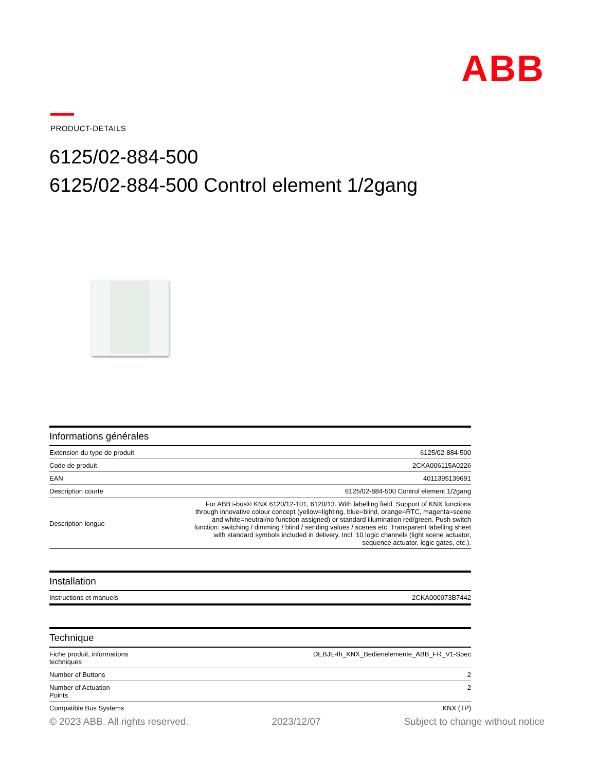ABB
PRODUCT-DETAILS
6125/02-884-500
6125/02-884-500 Control element 1/2gang
Informations générales
| Extension du type de produit | 6125/02-884-500 |
| Code de produit | 2CKA006115A0226 |
| EAN | 4011395139691 |
| Description courte | 6125/02-884-500 Control element 1/2gang |
| Description longue | For ABB i-bus® KNX 6120/12-101, 6120/13. With labelling field. Support of KNX functions through innovative colour concept (yellow=lighting, blue=blind, orange=RTC, magenta=scene and white=neutral/no function assigned) or standard illumination red/green. Push switch function: switching / dimming / blind / sending values / scenes etc. Transparent labelling sheet with standard symbols included in delivery. Incl. 10 logic channels (light scene actuator, sequence actuator, logic gates, etc.). |
Installation
| Instructions et manuels | 2CKA000073B7442 |
Technique
| Fiche produit, informations techniques | DEBJE-th_KNX_Bedienelemente_ABB_FR_V1-Spec |
| Number of Buttons | 2 |
| Number of Actuation Points | 2 |
| Compatible Bus Systems | KNX (TP) |
© 2023 ABB. All rights reserved. 2023/12/07 Subject to change without notice